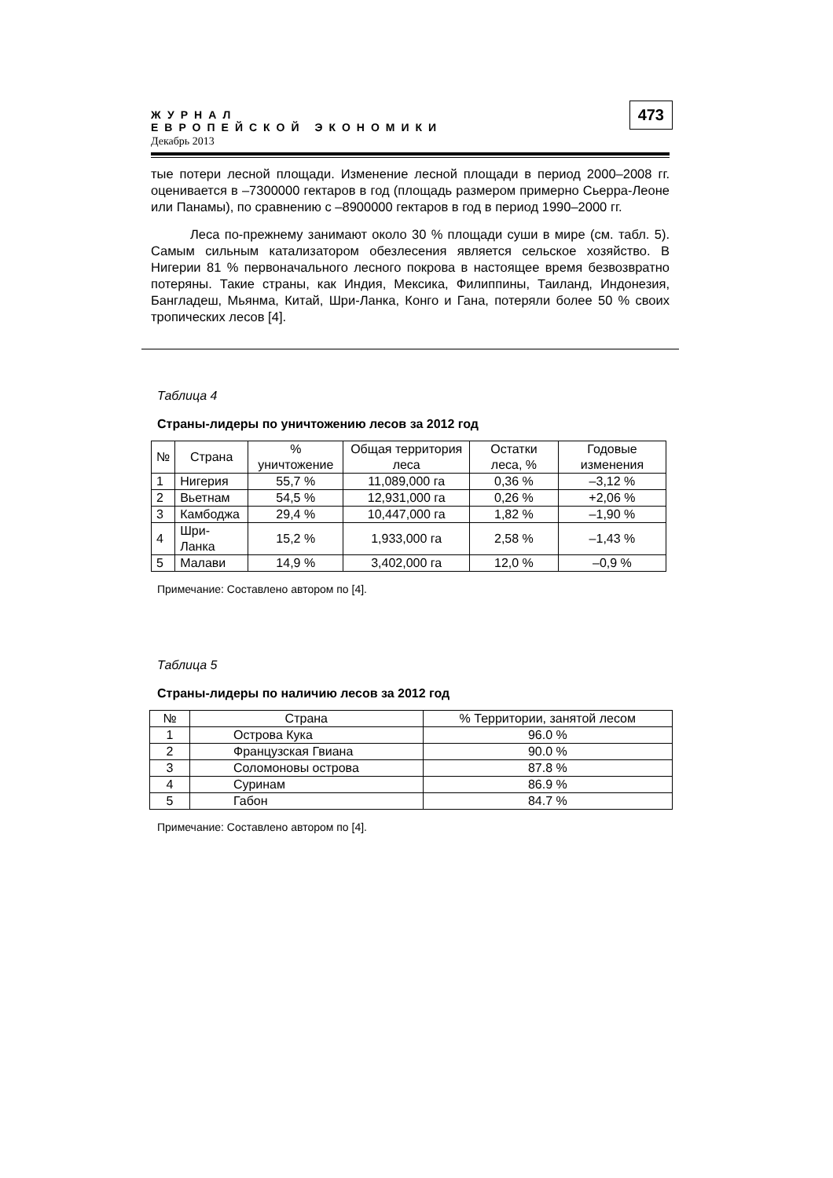ЖУРНАЛ
ЕВРОПЕЙСКОЙ ЭКОНОМИКИ
Декабрь 2013
473
тые потери лесной площади. Изменение лесной площади в период 2000–2008 гг. оценивается в –7300000 гектаров в год (площадь размером примерно Сьерра-Леоне или Панамы), по сравнению с –8900000 гектаров в год в период 1990–2000 гг.
Леса по-прежнему занимают около 30 % площади суши в мире (см. табл. 5). Самым сильным катализатором обезлесения является сельское хозяйство. В Нигерии 81 % первоначального лесного покрова в настоящее время безвозвратно потеряны. Такие страны, как Индия, Мексика, Филиппины, Таиланд, Индонезия, Бангладеш, Мьянма, Китай, Шри-Ланка, Конго и Гана, потеряли более 50 % своих тропических лесов [4].
Таблица 4
Страны-лидеры по уничтожению лесов за 2012 год
| № | Страна | % уничтожение | Общая территория леса | Остатки леса, % | Годовые изменения |
| --- | --- | --- | --- | --- | --- |
| 1 | Нигерия | 55,7 % | 11,089,000 га | 0,36 % | –3,12 % |
| 2 | Вьетнам | 54,5 % | 12,931,000 га | 0,26 % | +2,06 % |
| 3 | Камбоджа | 29,4 % | 10,447,000 га | 1,82 % | –1,90 % |
| 4 | Шри-Ланка | 15,2 % | 1,933,000 га | 2,58 % | –1,43 % |
| 5 | Малави | 14,9 % | 3,402,000 га | 12,0 % | –0,9 % |
Примечание: Составлено автором по [4].
Таблица 5
Страны-лидеры по наличию лесов за 2012 год
| № | Страна | % Территории, занятой лесом |
| --- | --- | --- |
| 1 | Острова Кука | 96.0 % |
| 2 | Французская Гвиана | 90.0 % |
| 3 | Соломоновы острова | 87.8 % |
| 4 | Суринам | 86.9 % |
| 5 | Габон | 84.7 % |
Примечание: Составлено автором по [4].